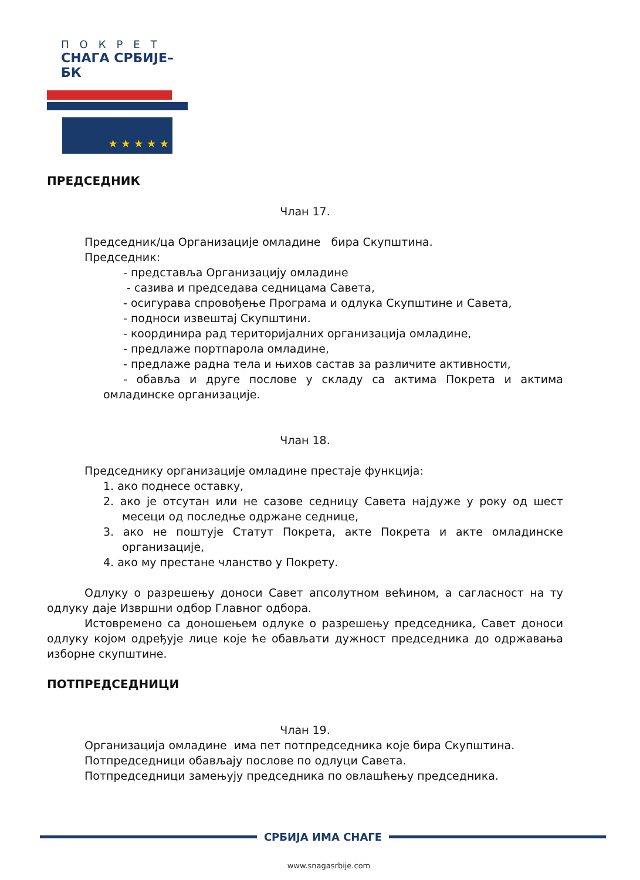ПОКРЕТ
СНАГА СРБИЈЕ–БК
★ ★ ★ ★ ★
ПРЕДСЕДНИК
Члан 17.
Председник/ца Организације омладине бира Скупштина.
Председник:
- представља Организацију омладине
- сазива и председава седницама Савета,
- осигурава спровођење Програма и одлука Скупштине и Савета,
- подноси извештај Скупштини.
- координира рад територијалних организација омладине,
- предлаже портпарола омладине,
- предлаже радна тела и њихов састав за различите активности,
- обавља и друге послове у складу са актима Покрета и актима омладинске организације.
Члан 18.
Председнику организације омладине престаје функција:
1. ако поднесе оставку,
2. ако је отсутан или не сазове седницу Савета најдуже у року од шест месеци од последње одржане седнице,
3. ако не поштује Статут Покрета, акте Покрета и акте омладинске организације,
4. ако му престане чланство у Покрету.
Одлуку о разрешењу доноси Савет апсолутном већином, а сагласност на ту одлуку даје Извршни одбор Главног одбора.
Истовремено са доношењем одлуке о разрешењу председника, Савет доноси одлуку којом одређује лице које ће обављати дужност председника до одржавања изборне скупштине.
ПОТПРЕДСЕДНИЦИ
Члан 19.
Организација омладине има пет потпредседника које бира Скупштина.
Потпредседници обављају послове по одлуци Савета.
Потпредседници замењују председника по овлашћењу председника.
СРБИЈА ИМА СНАГЕ
www.snagasrbije.com